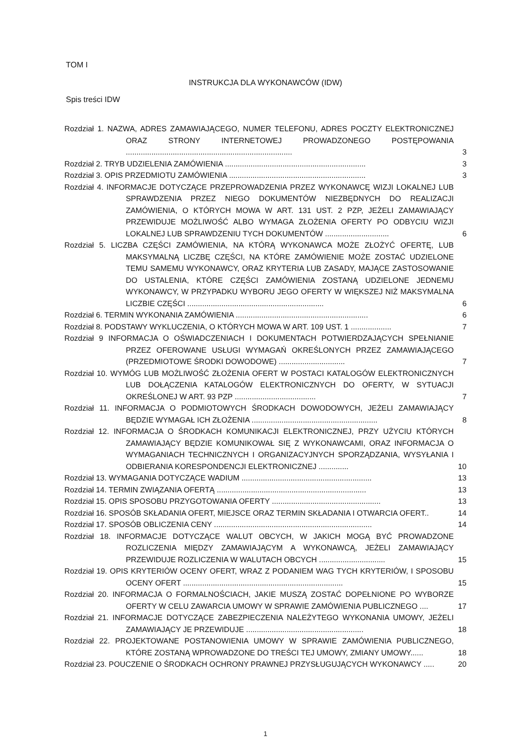TOM I
INSTRUKCJA DLA WYKONAWCÓW (IDW)
Spis treści IDW
Rozdział 1. NAZWA, ADRES ZAMAWIAJĄCEGO, NUMER TELEFONU, ADRES POCZTY ELEKTRONICZNEJ ORAZ STRONY INTERNETOWEJ PROWADZONEGO POSTĘPOWANIA ..............................................................................
3
Rozdział 2. TRYB UDZIELENIA ZAMÓWIENIA ..................................................................
3
Rozdział 3. OPIS PRZEDMIOTU ZAMÓWIENIA ................................................................
3
Rozdział 4. INFORMACJE DOTYCZĄCE PRZEPROWADZENIA PRZEZ WYKONAWCĘ WIZJI LOKALNEJ LUB SPRAWDZENIA PRZEZ NIEGO DOKUMENTÓW NIEZBĘDNYCH DO REALIZACJI ZAMÓWIENIA, O KTÓRYCH MOWA W ART. 131 UST. 2 PZP, JEŻELI ZAMAWIAJĄCY PRZEWIDUJE MOŻLIWOŚĆ ALBO WYMAGA ZŁOŻENIA OFERTY PO ODBYCIU WIZJI LOKALNEJ LUB SPRAWDZENIU TYCH DOKUMENTÓW ..............................
6
Rozdział 5. LICZBA CZĘŚCI ZAMÓWIENIA, NA KTÓRĄ WYKONAWCA MOŻE ZŁOŻYĆ OFERTĘ, LUB MAKSYMALNĄ LICZBĘ CZĘŚCI, NA KTÓRE ZAMÓWIENIE MOŻE ZOSTAĆ UDZIELONE TEMU SAMEMU WYKONAWCY, ORAZ KRYTERIA LUB ZASADY, MAJĄCE ZASTOSOWANIE DO USTALENIA, KTÓRE CZĘŚCI ZAMÓWIENIA ZOSTANĄ UDZIELONE JEDNEMU WYKONAWCY, W PRZYPADKU WYBORU JEGO OFERTY W WIĘKSZEJ NIŻ MAKSYMALNA LICZBIE CZĘŚCI ................................................................
6
Rozdział 6. TERMIN WYKONANIA ZAMÓWIENIA ..............................................................
6
Rozdział 8. PODSTAWY WYKLUCZENIA, O KTÓRYCH MOWA W ART. 109 UST. 1 ...................
7
Rozdział 9 INFORMACJA O OŚWIADCZENIACH I DOKUMENTACH POTWIERDZAJĄCYCH SPEŁNIANIE PRZEZ OFEROWANE USŁUGI WYMAGAŃ OKREŚLONYCH PRZEZ ZAMAWIAJĄCEGO (PRZEDMIOTOWE ŚRODKI DOWODOWE) ...............................
7
Rozdział 10. WYMÓG LUB MOŻLIWOŚĆ ZŁOŻENIA OFERT W POSTACI KATALOGÓW ELEKTRONICZNYCH LUB DOŁĄCZENIA KATALOGÓW ELEKTRONICZNYCH DO OFERTY, W SYTUACJI OKREŚLONEJ W ART. 93 PZP ......................................
7
Rozdział 11. INFORMACJA O PODMIOTOWYCH ŚRODKACH DOWODOWYCH, JEŻELI ZAMAWIAJĄCY BĘDZIE WYMAGAŁ ICH ZŁOŻENIA ...........................................................
8
Rozdział 12. INFORMACJA O ŚRODKACH KOMUNIKACJI ELEKTRONICZNEJ, PRZY UŻYCIU KTÓRYCH ZAMAWIAJĄCY BĘDZIE KOMUNIKOWAŁ SIĘ Z WYKONAWCAMI, ORAZ INFORMACJA O WYMAGANIACH TECHNICZNYCH I ORGANIZACYJNYCH SPORZĄDZANIA, WYSYŁANIA I ODBIERANIA KORESPONDENCJI ELEKTRONICZNEJ ..............
10
Rozdział 13. WYMAGANIA DOTYCZĄCE WADIUM .............................................................
13
Rozdział 14. TERMIN ZWIĄZANIA OFERTĄ ......................................................................
13
Rozdział 15. OPIS SPOSOBU PRZYGOTOWANIA OFERTY ...................................................
13
Rozdział 16. SPOSÓB SKŁADANIA OFERT, MIEJSCE ORAZ TERMIN SKŁADANIA I OTWARCIA OFERT..
14
Rozdział 17. SPOSÓB OBLICZENIA CENY ..........................................................................
14
Rozdział 18. INFORMACJE DOTYCZĄCE WALUT OBCYCH, W JAKICH MOGĄ BYĆ PROWADZONE ROZLICZENIA MIĘDZY ZAMAWIAJĄCYM A WYKONAWCĄ, JEŻELI ZAMAWIAJĄCY PRZEWIDUJE ROZLICZENIA W WALUTACH OBCYCH ...............................
15
Rozdział 19. OPIS KRYTERIÓW OCENY OFERT, WRAZ Z PODANIEM WAG TYCH KRYTERIÓW, I SPOSOBU OCENY OFERT ...........................................................................
15
Rozdział 20. INFORMACJA O FORMALNOŚCIACH, JAKIE MUSZĄ ZOSTAĆ DOPEŁNIONE PO WYBORZE OFERTY W CELU ZAWARCIA UMOWY W SPRAWIE ZAMÓWIENIA PUBLICZNEGO ....
17
Rozdział 21. INFORMACJE DOTYCZĄCE ZABEZPIECZENIA NALEŻYTEGO WYKONANIA UMOWY, JEŻELI ZAMAWIAJĄCY JE PRZEWIDUJE .......................................................
18
Rozdział 22. PROJEKTOWANE POSTANOWIENIA UMOWY W SPRAWIE ZAMÓWIENIA PUBLICZNEGO, KTÓRE ZOSTANĄ WPROWADZONE DO TREŚCI TEJ UMOWY, ZMIANY UMOWY......
18
Rozdział 23. POUCZENIE O ŚRODKACH OCHRONY PRAWNEJ PRZYSŁUGUJĄCYCH WYKONAWCY .....
20
1